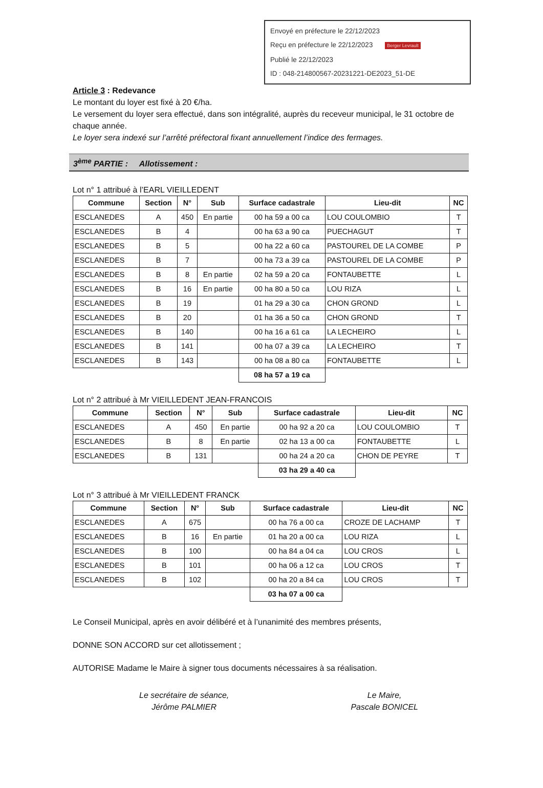Envoyé en préfecture le 22/12/2023
Reçu en préfecture le 22/12/2023 Berger Levrault
Publié le 22/12/2023
ID : 048-214800567-20231221-DE2023_51-DE
Article 3 : Redevance
Le montant du loyer est fixé à 20 €/ha.
Le versement du loyer sera effectué, dans son intégralité, auprès du receveur municipal, le 31 octobre de chaque année.
Le loyer sera indexé sur l’arrêté préfectoral fixant annuellement l’indice des fermages.
3<sup>ème</sup> PARTIE : Allotissement :
Lot n° 1 attribué à l’EARL VIEILLEDENT
| Commune | Section | N° | Sub | Surface cadastrale | Lieu-dit | NC |
| --- | --- | --- | --- | --- | --- | --- |
| ESCLANEDES | A | 450 | En partie | 00 ha 59 a 00 ca | LOU COULOMBIO | T |
| ESCLANEDES | B | 4 | | 00 ha 63 a 90 ca | PUECHAGUT | T |
| ESCLANEDES | B | 5 | | 00 ha 22 a 60 ca | PASTOUREL DE LA COMBE | P |
| ESCLANEDES | B | 7 | | 00 ha 73 a 39 ca | PASTOUREL DE LA COMBE | P |
| ESCLANEDES | B | 8 | En partie | 02 ha 59 a 20 ca | FONTAUBETTE | L |
| ESCLANEDES | B | 16 | En partie | 00 ha 80 a 50 ca | LOU RIZA | L |
| ESCLANEDES | B | 19 | | 01 ha 29 a 30 ca | CHON GROND | L |
| ESCLANEDES | B | 20 | | 01 ha 36 a 50 ca | CHON GROND | T |
| ESCLANEDES | B | 140 | | 00 ha 16 a 61 ca | LA LECHEIRO | L |
| ESCLANEDES | B | 141 | | 00 ha 07 a 39 ca | LA LECHEIRO | T |
| ESCLANEDES | B | 143 | | 00 ha 08 a 80 ca | FONTAUBETTE | L |
| | | | | 08 ha 57 a 19 ca | | |
Lot n° 2 attribué à Mr VIEILLEDENT JEAN-FRANCOIS
| Commune | Section | N° | Sub | Surface cadastrale | Lieu-dit | NC |
| --- | --- | --- | --- | --- | --- | --- |
| ESCLANEDES | A | 450 | En partie | 00 ha 92 a 20 ca | LOU COULOMBIO | T |
| ESCLANEDES | B | 8 | En partie | 02 ha 13 a 00 ca | FONTAUBETTE | L |
| ESCLANEDES | B | 131 | | 00 ha 24 a 20 ca | CHON DE PEYRE | T |
| | | | | 03 ha 29 a 40 ca | | |
Lot n° 3 attribué à Mr VIEILLEDENT FRANCK
| Commune | Section | N° | Sub | Surface cadastrale | Lieu-dit | NC |
| --- | --- | --- | --- | --- | --- | --- |
| ESCLANEDES | A | 675 | | 00 ha 76 a 00 ca | CROZE DE LACHAMP | T |
| ESCLANEDES | B | 16 | En partie | 01 ha 20 a 00 ca | LOU RIZA | L |
| ESCLANEDES | B | 100 | | 00 ha 84 a 04 ca | LOU CROS | L |
| ESCLANEDES | B | 101 | | 00 ha 06 a 12 ca | LOU CROS | T |
| ESCLANEDES | B | 102 | | 00 ha 20 a 84 ca | LOU CROS | T |
| | | | | 03 ha 07 a 00 ca | | |
Le Conseil Municipal, après en avoir délibéré et à l’unanimité des membres présents,
DONNE SON ACCORD sur cet allotissement ;
AUTORISE Madame le Maire à signer tous documents nécessaires à sa réalisation.
Le secrétaire de séance,
Jérôme PALMIER
Le Maire,
Pascale BONICEL